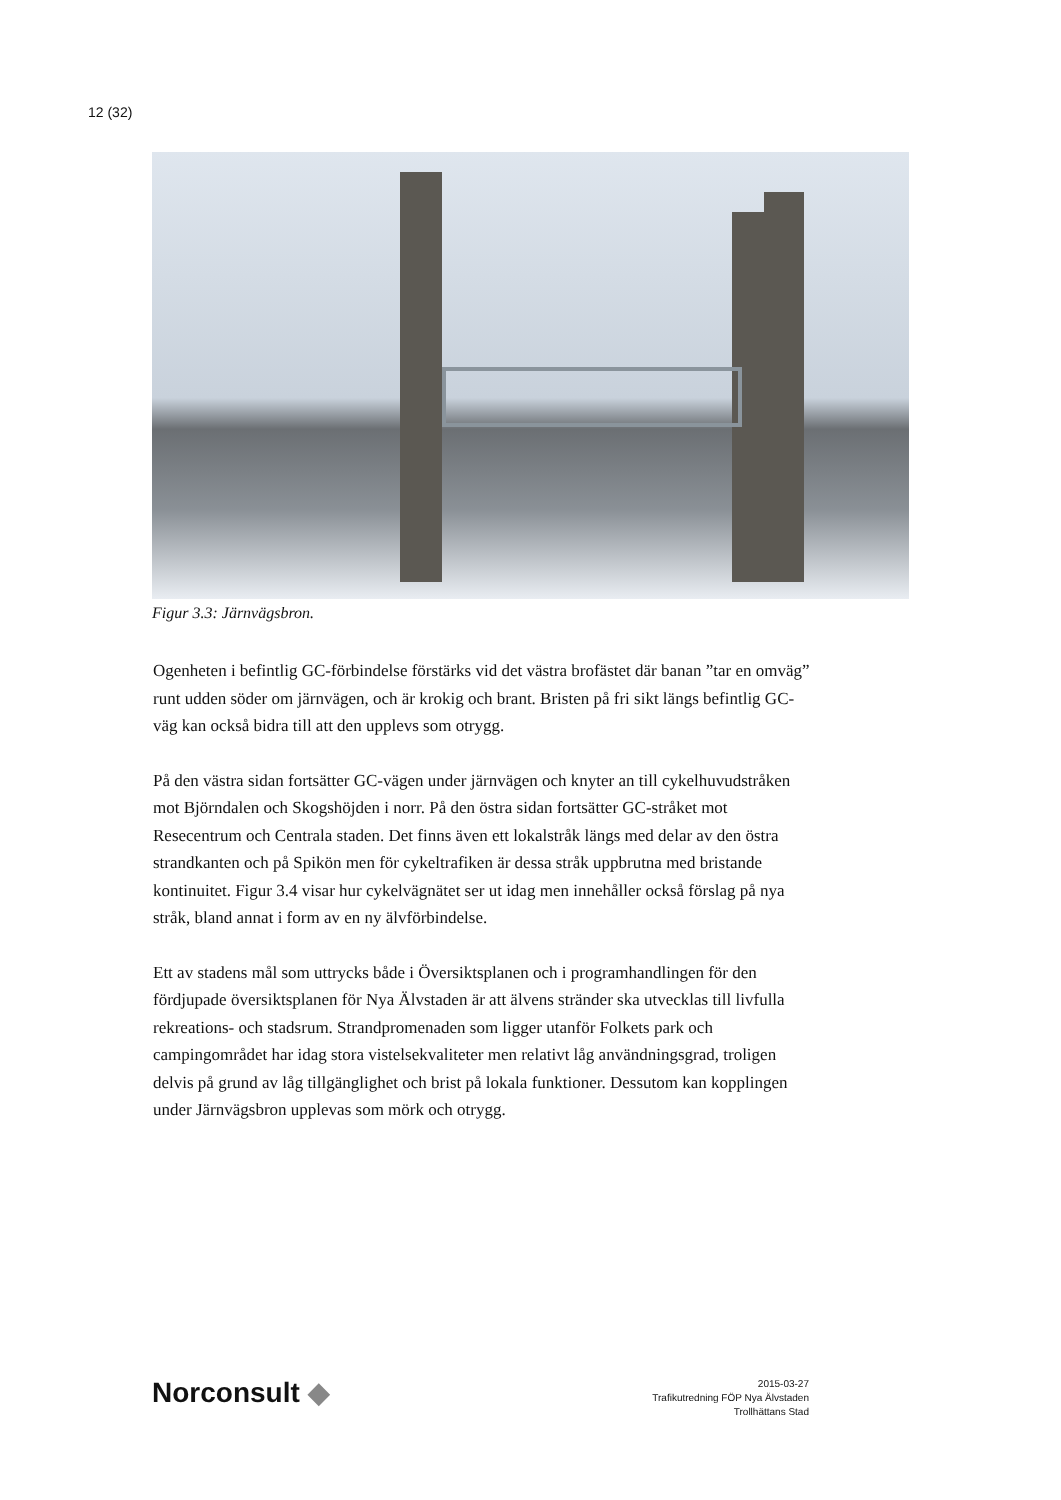12 (32)
Figur 3.3: Järnvägsbron.
Ogenheten i befintlig GC-förbindelse förstärks vid det västra brofästet där banan ”tar en omväg” runt udden söder om järnvägen, och är krokig och brant. Bristen på fri sikt längs befintlig GC-väg kan också bidra till att den upplevs som otrygg.
På den västra sidan fortsätter GC-vägen under järnvägen och knyter an till cykelhuvudstråken mot Björndalen och Skogshöjden i norr. På den östra sidan fortsätter GC-stråket mot Resecentrum och Centrala staden. Det finns även ett lokalstråk längs med delar av den östra strandkanten och på Spikön men för cykeltrafiken är dessa stråk uppbrutna med bristande kontinuitet. Figur 3.4 visar hur cykelvägnätet ser ut idag men innehåller också förslag på nya stråk, bland annat i form av en ny älvförbindelse.
Ett av stadens mål som uttrycks både i Översiktsplanen och i programhandlingen för den fördjupade översiktsplanen för Nya Älvstaden är att älvens stränder ska utvecklas till livfulla rekreations- och stadsrum. Strandpromenaden som ligger utanför Folkets park och campingområdet har idag stora vistelsekvaliteter men relativt låg användningsgrad, troligen delvis på grund av låg tillgänglighet och brist på lokala funktioner. Dessutom kan kopplingen under Järnvägsbron upplevas som mörk och otrygg.
Norconsult ◆
2015-03-27
Trafikutredning FÖP Nya Älvstaden
Trollhättans Stad